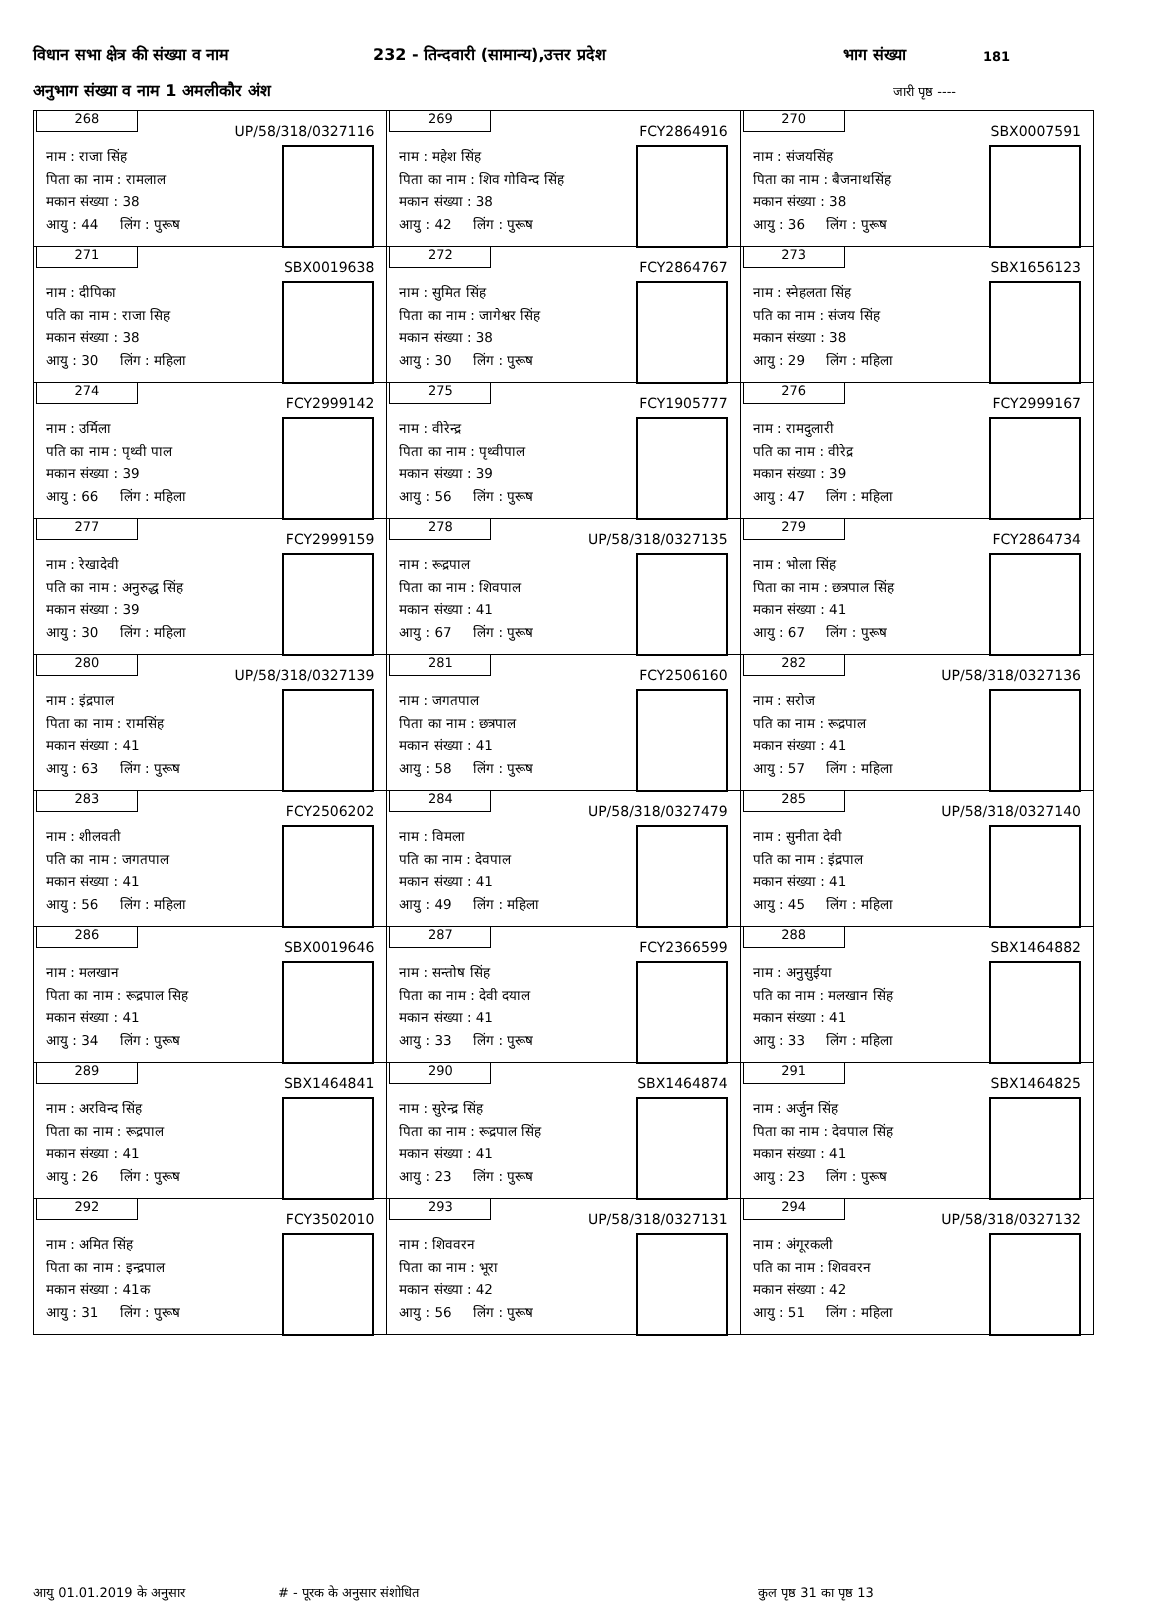विधान सभा क्षेत्र की संख्या व नाम 232 - तिन्दवारी (सामान्य),उत्तर प्रदेश भाग संख्या 181
अनुभाग संख्या व नाम 1 अमलीकौर अंश जारी पृष्ठ ----
| 268 UP/58/318/0327116 नाम : राजा सिंह पिता का नाम : रामलाल मकान संख्या : 38 आयु : 44 लिंग : पुरूष | 269 FCY2864916 नाम : महेश सिंह पिता का नाम : शिव गोविन्द सिंह मकान संख्या : 38 आयु : 42 लिंग : पुरूष | 270 SBX0007591 नाम : संजयसिंह पिता का नाम : बैजनाथसिंह मकान संख्या : 38 आयु : 36 लिंग : पुरूष |
| 271 SBX0019638 नाम : दीपिका पति का नाम : राजा सिह मकान संख्या : 38 आयु : 30 लिंग : महिला | 272 FCY2864767 नाम : सुमित सिंह पिता का नाम : जागेश्वर सिंह मकान संख्या : 38 आयु : 30 लिंग : पुरूष | 273 SBX1656123 नाम : स्नेहलता सिंह पति का नाम : संजय सिंह मकान संख्या : 38 आयु : 29 लिंग : महिला |
| 274 FCY2999142 नाम : उर्मिला पति का नाम : पृथ्वी पाल मकान संख्या : 39 आयु : 66 लिंग : महिला | 275 FCY1905777 नाम : वीरेन्द्र पिता का नाम : पृथ्वीपाल मकान संख्या : 39 आयु : 56 लिंग : पुरूष | 276 FCY2999167 नाम : रामदुलारी पति का नाम : वीरेद्र मकान संख्या : 39 आयु : 47 लिंग : महिला |
| 277 FCY2999159 नाम : रेखादेवी पति का नाम : अनुरुद्ध सिंह मकान संख्या : 39 आयु : 30 लिंग : महिला | 278 UP/58/318/0327135 नाम : रूद्रपाल पिता का नाम : शिवपाल मकान संख्या : 41 आयु : 67 लिंग : पुरूष | 279 FCY2864734 नाम : भोला सिंह पिता का नाम : छत्रपाल सिंह मकान संख्या : 41 आयु : 67 लिंग : पुरूष |
| 280 UP/58/318/0327139 नाम : इंद्रपाल पिता का नाम : रामसिंह मकान संख्या : 41 आयु : 63 लिंग : पुरूष | 281 FCY2506160 नाम : जगतपाल पिता का नाम : छत्रपाल मकान संख्या : 41 आयु : 58 लिंग : पुरूष | 282 UP/58/318/0327136 नाम : सरोज पति का नाम : रूद्रपाल मकान संख्या : 41 आयु : 57 लिंग : महिला |
| 283 FCY2506202 नाम : शीलवती पति का नाम : जगतपाल मकान संख्या : 41 आयु : 56 लिंग : महिला | 284 UP/58/318/0327479 नाम : विमला पति का नाम : देवपाल मकान संख्या : 41 आयु : 49 लिंग : महिला | 285 UP/58/318/0327140 नाम : सुनीता देवी पति का नाम : इंद्रपाल मकान संख्या : 41 आयु : 45 लिंग : महिला |
| 286 SBX0019646 नाम : मलखान पिता का नाम : रूद्रपाल सिह मकान संख्या : 41 आयु : 34 लिंग : पुरूष | 287 FCY2366599 नाम : सन्तोष सिंह पिता का नाम : देवी दयाल मकान संख्या : 41 आयु : 33 लिंग : पुरूष | 288 SBX1464882 नाम : अनुसुईया पति का नाम : मलखान सिंह मकान संख्या : 41 आयु : 33 लिंग : महिला |
| 289 SBX1464841 नाम : अरविन्द सिंह पिता का नाम : रूद्रपाल मकान संख्या : 41 आयु : 26 लिंग : पुरूष | 290 SBX1464874 नाम : सुरेन्द्र सिंह पिता का नाम : रूद्रपाल सिंह मकान संख्या : 41 आयु : 23 लिंग : पुरूष | 291 SBX1464825 नाम : अर्जुन सिंह पिता का नाम : देवपाल सिंह मकान संख्या : 41 आयु : 23 लिंग : पुरूष |
| 292 FCY3502010 नाम : अमित सिंह पिता का नाम : इन्द्रपाल मकान संख्या : 41क आयु : 31 लिंग : पुरूष | 293 UP/58/318/0327131 नाम : शिववरन पिता का नाम : भूरा मकान संख्या : 42 आयु : 56 लिंग : पुरूष | 294 UP/58/318/0327132 नाम : अंगूरकली पति का नाम : शिववरन मकान संख्या : 42 आयु : 51 लिंग : महिला |
आयु 01.01.2019 के अनुसार # - पूरक के अनुसार संशोधित कुल पृष्ठ 31 का पृष्ठ 13